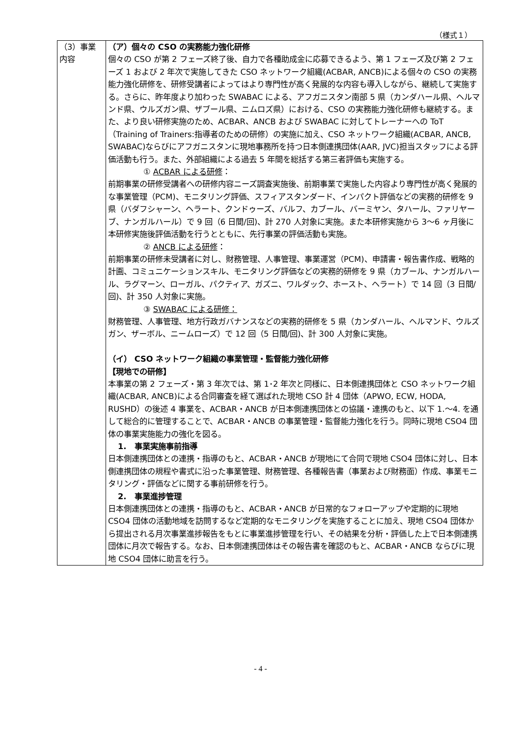（様式１）
| （3）事業内容 | （ア）個々の CSO の実務能力強化研修 個々の CSO が第 2 フェーズ終了後、自力で各種助成金に応募できるよう、第 1 フェーズ及び第 2 フェーズ 1 および 2 年次で実施してきた CSO ネットワーク組織(ACBAR, ANCB)による個々の CSO の実務能力強化研修を、研修受講者によってはより専門性が高く発展的な内容も導入しながら、継続して実施する。さらに、昨年度より加わった SWABAC による、アフガニスタン南部 5 県（カンダハール県、ヘルマンド県、ウルズガン県、ザブール県、ニムロズ県）における、CSO の実務能力強化研修も継続する。また、より良い研修実施のため、ACBAR、ANCB および SWABAC に対してトレーナーへの ToT（Training of Trainers:指導者のための研修）の実施に加え、CSO ネットワーク組織(ACBAR, ANCB, SWABAC)ならびにアフガニスタンに現地事務所を持つ日本側連携団体(AAR, JVC)担当スタッフによる評価活動も行う。また、外部組織による過去 5 年間を総括する第三者評価も実施する。 ① ACBAR による研修 ： 前期事業の研修受講者への研修内容ニーズ調査実施後、前期事業で実施した内容より専門性が高く発展的な事業管理（PCM)、モニタリング評価、スフィアスタンダード、インパクト評価などの実務的研修を 9 県（バダフシャーン、ヘラート、クンドゥーズ、バルフ、カブール、バーミヤン、タハール、ファリヤーブ、ナンガルハール）で 9 回（6 日間/回)、計 270 人対象に実施。また本研修実施から 3〜6 ヶ月後に本研修実施後評価活動を行うとともに、先行事業の評価活動も実施。 ② ANCB による研修 ： 前期事業の研修未受講者に対し、財務管理、人事管理、事業運営（PCM)、申請書・報告書作成、戦略的計画、コミュニケーションスキル、モニタリング評価などの実務的研修を 9 県（カブール、ナンガルハール、ラグマーン、ローガル、パクティア、ガズニ、ワルダック、ホースト、ヘラート）で 14 回（3 日間/回)、計 350 人対象に実施。 ③ SWABAC による研修： 財務管理、人事管理、地方行政ガバナンスなどの実務的研修を 5 県（カンダハール、ヘルマンド、ウルズガン、ザーボル、ニームローズ）で 12 回（5 日間/回)、計 300 人対象に実施。 （イ） CSO ネットワーク組織の事業管理・監督能力強化研修 【現地での研修】 本事業の第 2 フェーズ・第 3 年次では、第 1･2 年次と同様に、日本側連携団体と CSO ネットワーク組織(ACBAR, ANCB)による合同審査を経て選ばれた現地 CSO 計 4 団体（APWO, ECW, HODA, RUSHD）の後述 4 事業を、ACBAR・ANCB が日本側連携団体との協議・連携のもと、以下 1.〜4. を通して総合的に管理することで、ACBAR・ANCB の事業管理・監督能力強化を行う。同時に現地 CSO4 団体の事業実施能力の強化を図る。 1. 事業実施事前指導 日本側連携団体との連携・指導のもと、ACBAR・ANCB が現地にて合同で現地 CSO4 団体に対し、日本側連携団体の規程や書式に沿った事業管理、財務管理、各種報告書（事業および財務面）作成、事業モニタリング・評価などに関する事前研修を行う。 2. 事業進捗管理 日本側連携団体との連携・指導のもと、ACBAR・ANCB が日常的なフォローアップや定期的に現地 CSO4 団体の活動地域を訪問するなど定期的なモニタリングを実施することに加え、現地 CSO4 団体から提出される月次事業進捗報告をもとに事業進捗管理を行い、その結果を分析・評価した上で日本側連携団体に月次で報告する。なお、日本側連携団体はその報告書を確認のもと、ACBAR・ANCB ならびに現地 CSO4 団体に助言を行う。 |
- 4 -